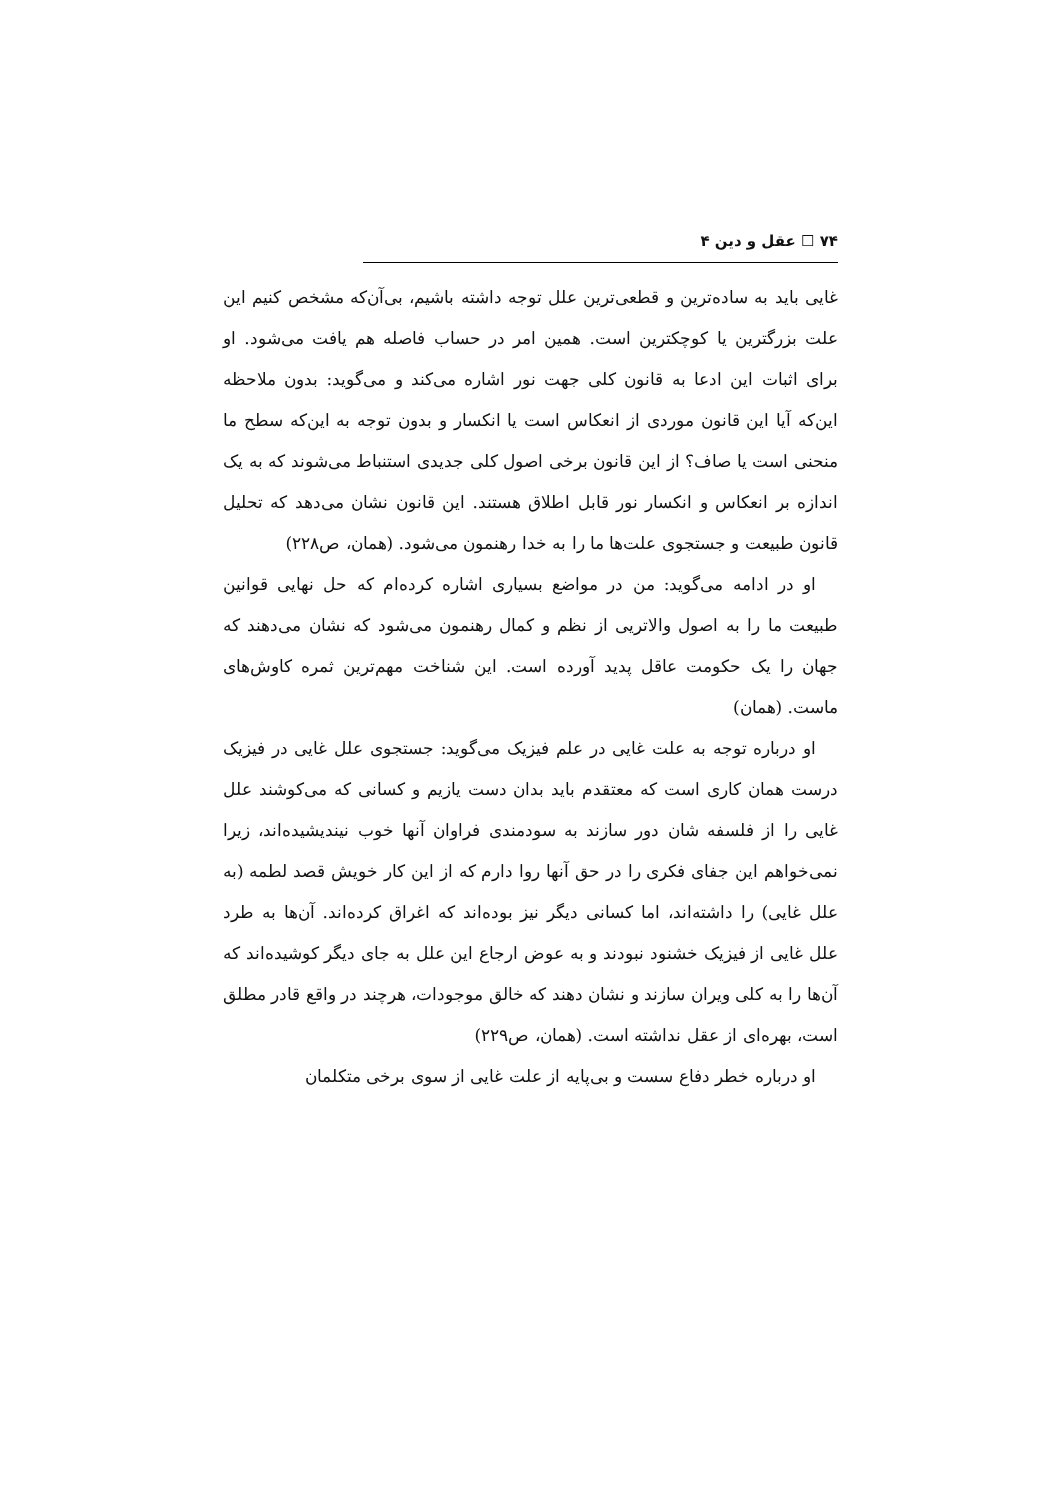۷۴ ☐ عقل و دین ۴
غایی باید به ساده‌ترین و قطعی‌ترین علل توجه داشته باشیم، بی‌آن‌که مشخص کنیم این علت بزرگترین یا کوچکترین است. همین امر در حساب فاصله هم یافت می‌شود. او برای اثبات این ادعا به قانون کلی جهت نور اشاره می‌کند و می‌گوید: بدون ملاحظه این‌که آیا این قانون موردی از انعکاس است یا انکسار و بدون توجه به این‌که سطح ما منحنی است یا صاف؟ از این قانون برخی اصول کلی جدیدی استنباط می‌شوند که به یک اندازه بر انعکاس و انکسار نور قابل اطلاق هستند. این قانون نشان می‌دهد که تحلیل قانون طبیعت و جستجوی علت‌ها ما را به خدا رهنمون می‌شود. (همان، ص۲۲۸)
او در ادامه می‌گوید: من در مواضع بسیاری اشاره کرده‌ام که حل نهایی قوانین طبیعت ما را به اصول والاتریی از نظم و کمال رهنمون می‌شود که نشان می‌دهند که جهان را یک حکومت عاقل پدید آورده است. این شناخت مهم‌ترین ثمره کاوش‌های ماست. (همان)
او درباره توجه به علت غایی در علم فیزیک می‌گوید: جستجوی علل غایی در فیزیک درست همان کاری است که معتقدم باید بدان دست یازیم و کسانی که می‌کوشند علل غایی را از فلسفه شان دور سازند به سودمندی فراوان آنها خوب نیندیشیده‌اند، زیرا نمی‌خواهم این جفای فکری را در حق آنها روا دارم که از این کار خویش قصد لطمه (به علل غایی) را داشته‌اند، اما کسانی دیگر نیز بوده‌اند که اغراق کرده‌اند. آن‌ها به طرد علل غایی از فیزیک خشنود نبودند و به عوض ارجاع این علل به جای دیگر کوشیده‌اند که آن‌ها را به کلی ویران سازند و نشان دهند که خالق موجودات، هرچند در واقع قادر مطلق است، بهره‌ای از عقل نداشته است. (همان، ص۲۲۹)
او درباره خطر دفاع سست و بی‌پایه از علت غایی از سوی برخی متکلمان